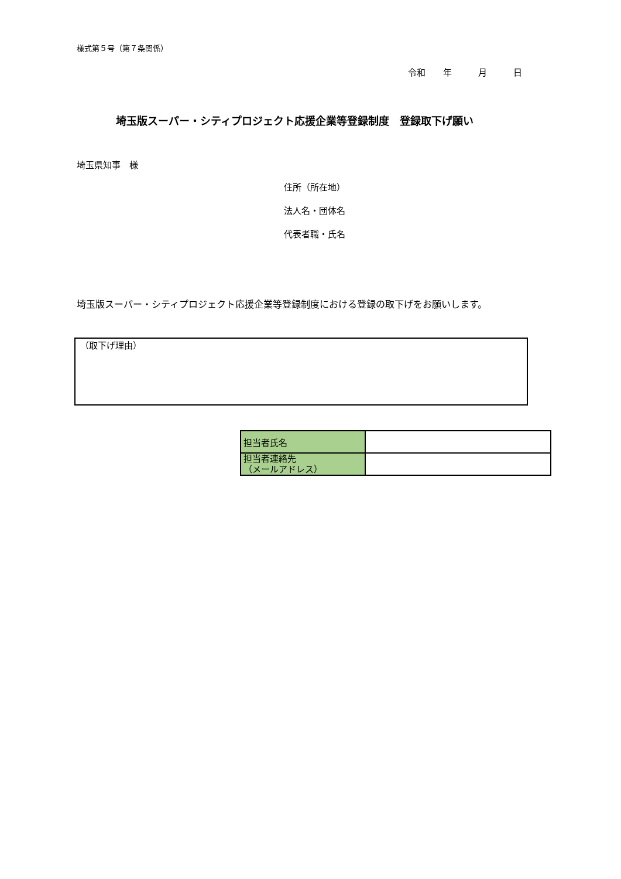様式第５号（第７条関係）
令和　　年　　　月　　　日
埼玉版スーパー・シティプロジェクト応援企業等登録制度　登録取下げ願い
埼玉県知事　様
住所（所在地）
法人名・団体名
代表者職・氏名
埼玉版スーパー・シティプロジェクト応援企業等登録制度における登録の取下げをお願いします。
（取下げ理由）
| 担当者氏名 | |
| 担当者連絡先 （メールアドレス） | |